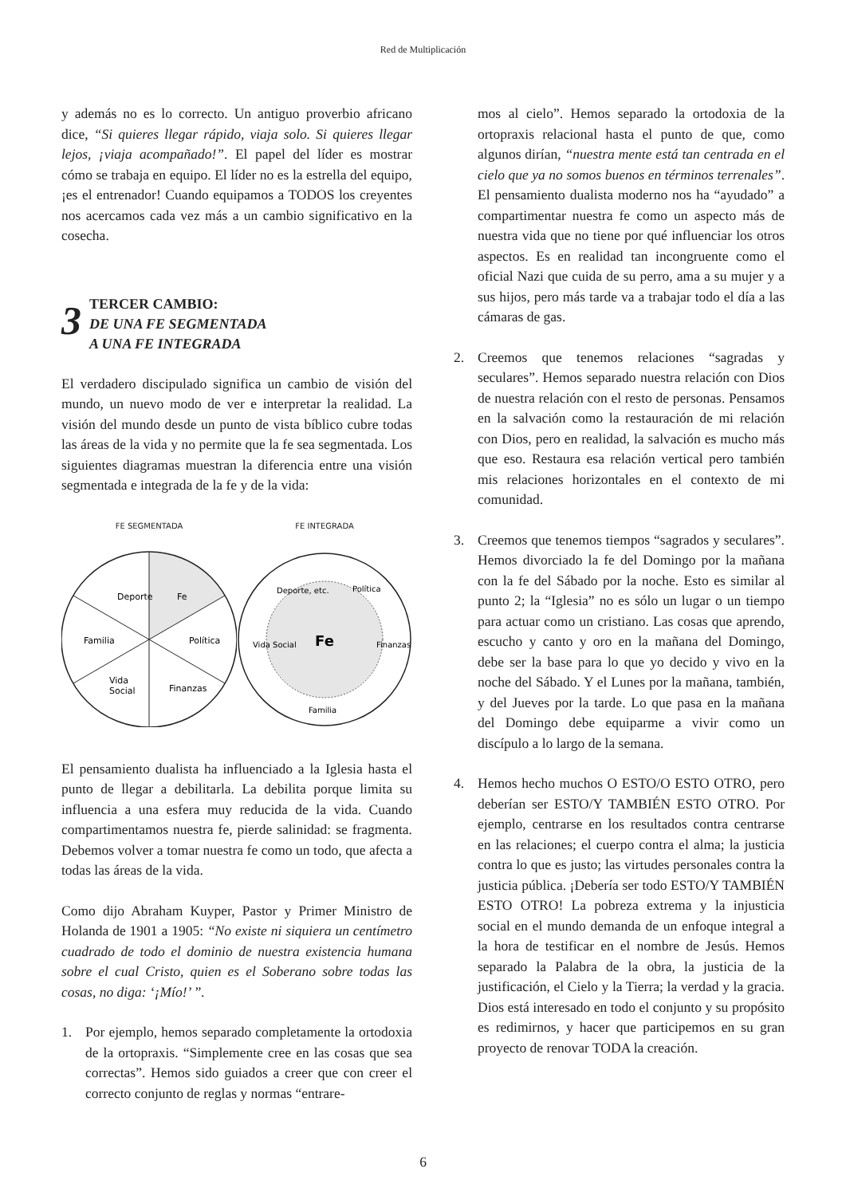Red de Multiplicación
y además no es lo correcto. Un antiguo proverbio africano dice, “Si quieres llegar rápido, viaja solo. Si quieres llegar lejos, ¡viaja acompañado!”. El papel del líder es mostrar cómo se trabaja en equipo. El líder no es la estrella del equipo, ¡es el entrenador! Cuando equipamos a TODOS los creyentes nos acercamos cada vez más a un cambio significativo en la cosecha.
3
TERCER CAMBIO:
DE UNA FE SEGMENTADA
A UNA FE INTEGRADA
El verdadero discipulado significa un cambio de visión del mundo, un nuevo modo de ver e interpretar la realidad. La visión del mundo desde un punto de vista bíblico cubre todas las áreas de la vida y no permite que la fe sea segmentada. Los siguientes diagramas muestran la diferencia entre una visión segmentada e integrada de la fe y de la vida:
FE SEGMENTADA
Deporte
Fe
Familia
Política
Vida
Social
Finanzas
FE INTEGRADA
Fe
Deporte, etc.
Política
Vida Social
Finanzas
Familia
El pensamiento dualista ha influenciado a la Iglesia hasta el punto de llegar a debilitarla. La debilita porque limita su influencia a una esfera muy reducida de la vida. Cuando compartimentamos nuestra fe, pierde salinidad: se fragmenta. Debemos volver a tomar nuestra fe como un todo, que afecta a todas las áreas de la vida.
Como dijo Abraham Kuyper, Pastor y Primer Ministro de Holanda de 1901 a 1905: “No existe ni siquiera un centímetro cuadrado de todo el dominio de nuestra existencia humana sobre el cual Cristo, quien es el Soberano sobre todas las cosas, no diga: ‘¡Mío!’ ”.
1. Por ejemplo, hemos separado completamente la ortodoxia de la ortopraxis. “Simplemente cree en las cosas que sea correctas”. Hemos sido guiados a creer que con creer el correcto conjunto de reglas y normas “entrare-
mos al cielo”. Hemos separado la ortodoxia de la ortopraxis relacional hasta el punto de que, como algunos dirían, “nuestra mente está tan centrada en el cielo que ya no somos buenos en términos terrenales”. El pensamiento dualista moderno nos ha “ayudado” a compartimentar nuestra fe como un aspecto más de nuestra vida que no tiene por qué influenciar los otros aspectos. Es en realidad tan incongruente como el oficial Nazi que cuida de su perro, ama a su mujer y a sus hijos, pero más tarde va a trabajar todo el día a las cámaras de gas.
2. Creemos que tenemos relaciones “sagradas y seculares”. Hemos separado nuestra relación con Dios de nuestra relación con el resto de personas. Pensamos en la salvación como la restauración de mi relación con Dios, pero en realidad, la salvación es mucho más que eso. Restaura esa relación vertical pero también mis relaciones horizontales en el contexto de mi comunidad.
3. Creemos que tenemos tiempos “sagrados y seculares”. Hemos divorciado la fe del Domingo por la mañana con la fe del Sábado por la noche. Esto es similar al punto 2; la “Iglesia” no es sólo un lugar o un tiempo para actuar como un cristiano. Las cosas que aprendo, escucho y canto y oro en la mañana del Domingo, debe ser la base para lo que yo decido y vivo en la noche del Sábado. Y el Lunes por la mañana, también, y del Jueves por la tarde. Lo que pasa en la mañana del Domingo debe equiparme a vivir como un discípulo a lo largo de la semana.
4. Hemos hecho muchos O ESTO/O ESTO OTRO, pero deberían ser ESTO/Y TAMBIÉN ESTO OTRO. Por ejemplo, centrarse en los resultados contra centrarse en las relaciones; el cuerpo contra el alma; la justicia contra lo que es justo; las virtudes personales contra la justicia pública. ¡Debería ser todo ESTO/Y TAMBIÉN ESTO OTRO! La pobreza extrema y la injusticia social en el mundo demanda de un enfoque integral a la hora de testificar en el nombre de Jesús. Hemos separado la Palabra de la obra, la justicia de la justificación, el Cielo y la Tierra; la verdad y la gracia. Dios está interesado en todo el conjunto y su propósito es redimirnos, y hacer que participemos en su gran proyecto de renovar TODA la creación.
6